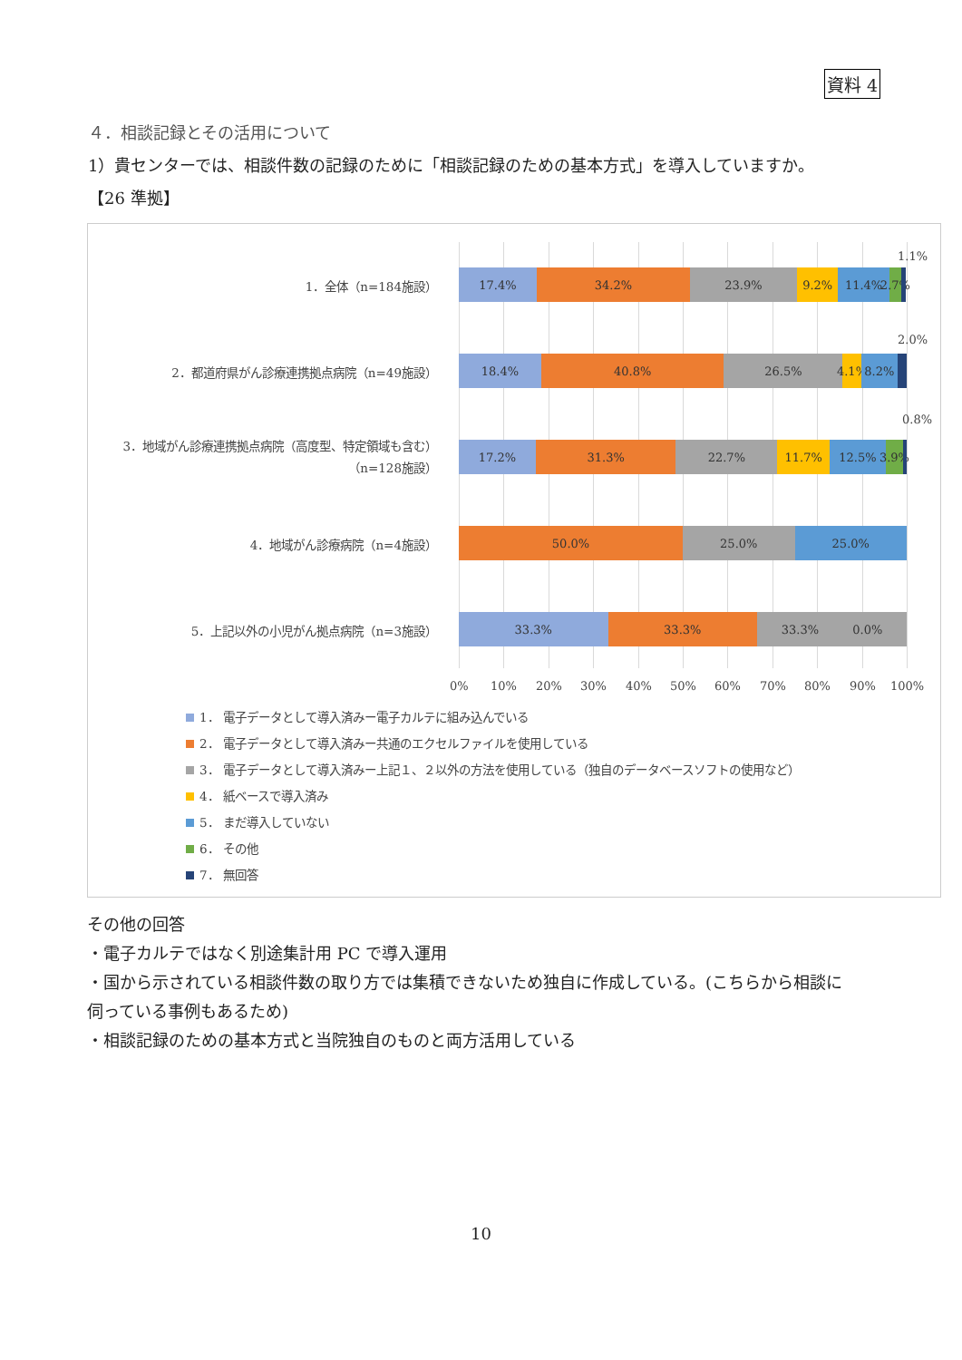資料 4
４．相談記録とその活用について
1）貴センターでは、相談件数の記録のために「相談記録のための基本方式」を導入していますか。
【26 準拠】
1.1%
1．全体（n=184施設）
17.4% 34.2% 23.9% 9.2% 11.4% 2.7%
2.0%
2．都道府県がん診療連携拠点病院（n=49施設）
18.4% 40.8% 26.5% 4.1% 8.2%
0.8%
3．地域がん診療連携拠点病院（高度型、特定領域も含む）
（n=128施設）
17.2% 31.3% 22.7% 11.7% 12.5% 3.9%
4．地域がん診療病院（n=4施設）
50.0% 25.0% 25.0%
5．上記以外の小児がん拠点病院（n=3施設）
33.3% 33.3% 33.3% 0.0%
0% 10% 20% 30% 40% 50% 60% 70% 80% 90% 100%
1． 電子データとして導入済みー電子カルテに組み込んでいる
2． 電子データとして導入済みー共通のエクセルファイルを使用している
3． 電子データとして導入済みー上記１、２以外の方法を使用している（独自のデータベースソフトの使用など）
4． 紙ベースで導入済み
5． まだ導入していない
6． その他
7． 無回答
その他の回答
・電子カルテではなく別途集計用 PC で導入運用
・国から示されている相談件数の取り方では集積できないため独自に作成している。(こちらから相談に
伺っている事例もあるため)
・相談記録のための基本方式と当院独自のものと両方活用している
10